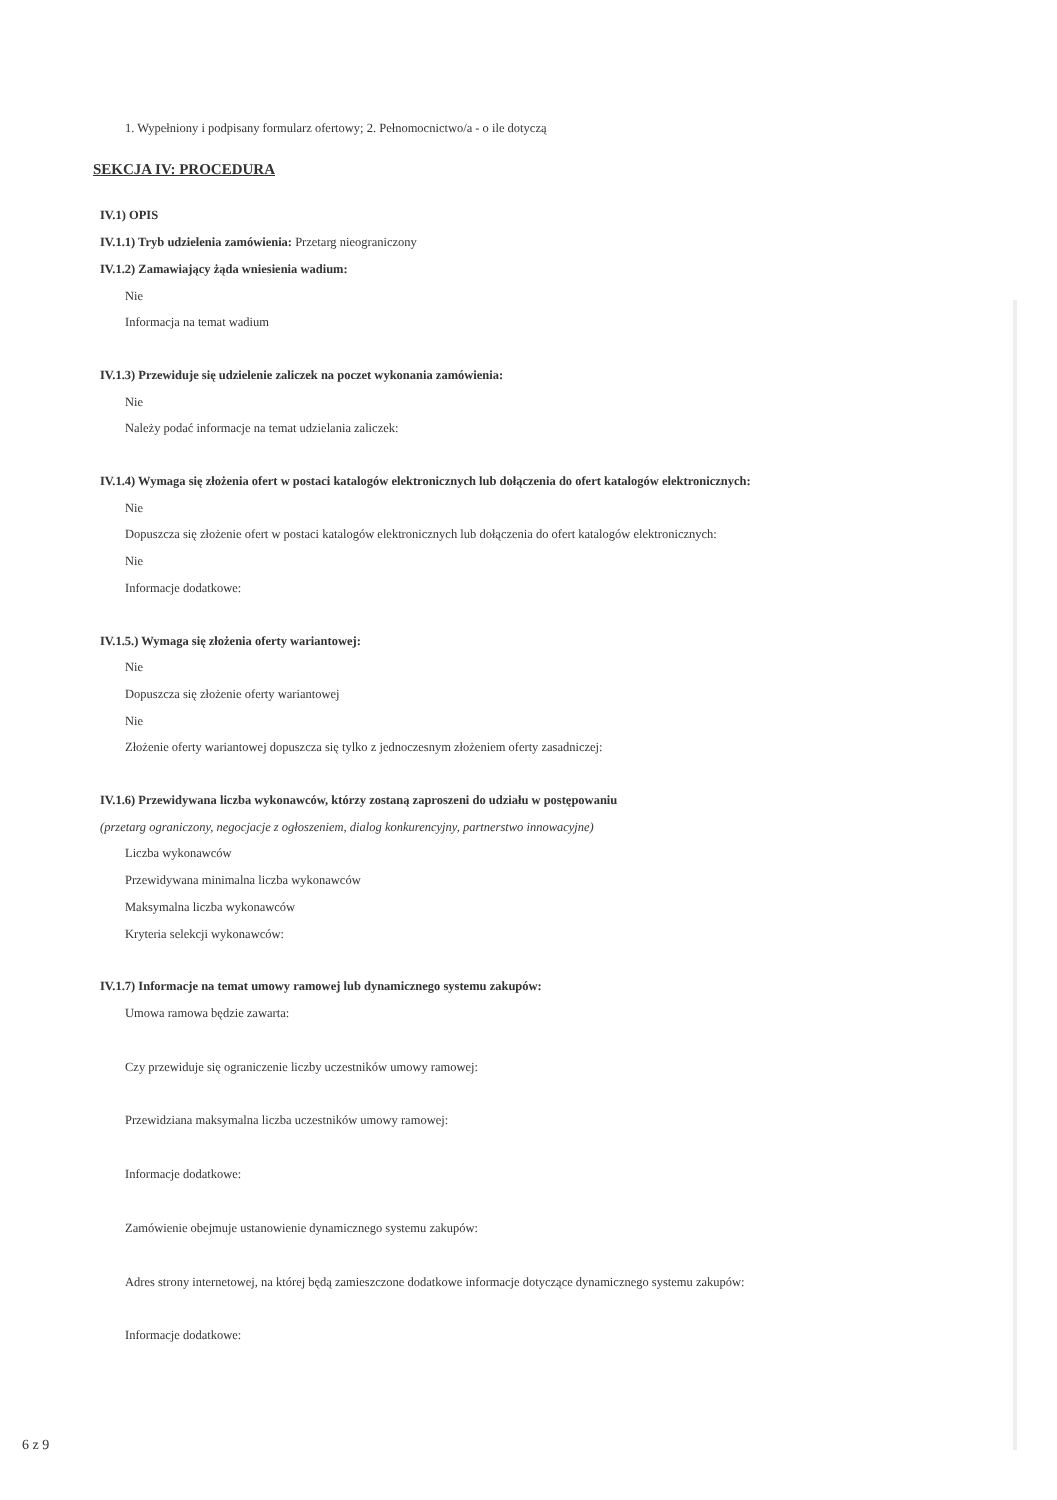1. Wypełniony i podpisany formularz ofertowy; 2. Pełnomocnictwo/a - o ile dotyczą
SEKCJA IV: PROCEDURA
IV.1) OPIS
IV.1.1) Tryb udzielenia zamówienia: Przetarg nieograniczony
IV.1.2) Zamawiający żąda wniesienia wadium:
Nie
Informacja na temat wadium
IV.1.3) Przewiduje się udzielenie zaliczek na poczet wykonania zamówienia:
Nie
Należy podać informacje na temat udzielania zaliczek:
IV.1.4) Wymaga się złożenia ofert w postaci katalogów elektronicznych lub dołączenia do ofert katalogów elektronicznych:
Nie
Dopuszcza się złożenie ofert w postaci katalogów elektronicznych lub dołączenia do ofert katalogów elektronicznych:
Nie
Informacje dodatkowe:
IV.1.5.) Wymaga się złożenia oferty wariantowej:
Nie
Dopuszcza się złożenie oferty wariantowej
Nie
Złożenie oferty wariantowej dopuszcza się tylko z jednoczesnym złożeniem oferty zasadniczej:
IV.1.6) Przewidywana liczba wykonawców, którzy zostaną zaproszeni do udziału w postępowaniu
(przetarg ograniczony, negocjacje z ogłoszeniem, dialog konkurencyjny, partnerstwo innowacyjne)
Liczba wykonawców
Przewidywana minimalna liczba wykonawców
Maksymalna liczba wykonawców
Kryteria selekcji wykonawców:
IV.1.7) Informacje na temat umowy ramowej lub dynamicznego systemu zakupów:
Umowa ramowa będzie zawarta:
Czy przewiduje się ograniczenie liczby uczestników umowy ramowej:
Przewidziana maksymalna liczba uczestników umowy ramowej:
Informacje dodatkowe:
Zamówienie obejmuje ustanowienie dynamicznego systemu zakupów:
Adres strony internetowej, na której będą zamieszczone dodatkowe informacje dotyczące dynamicznego systemu zakupów:
Informacje dodatkowe:
6 z 9